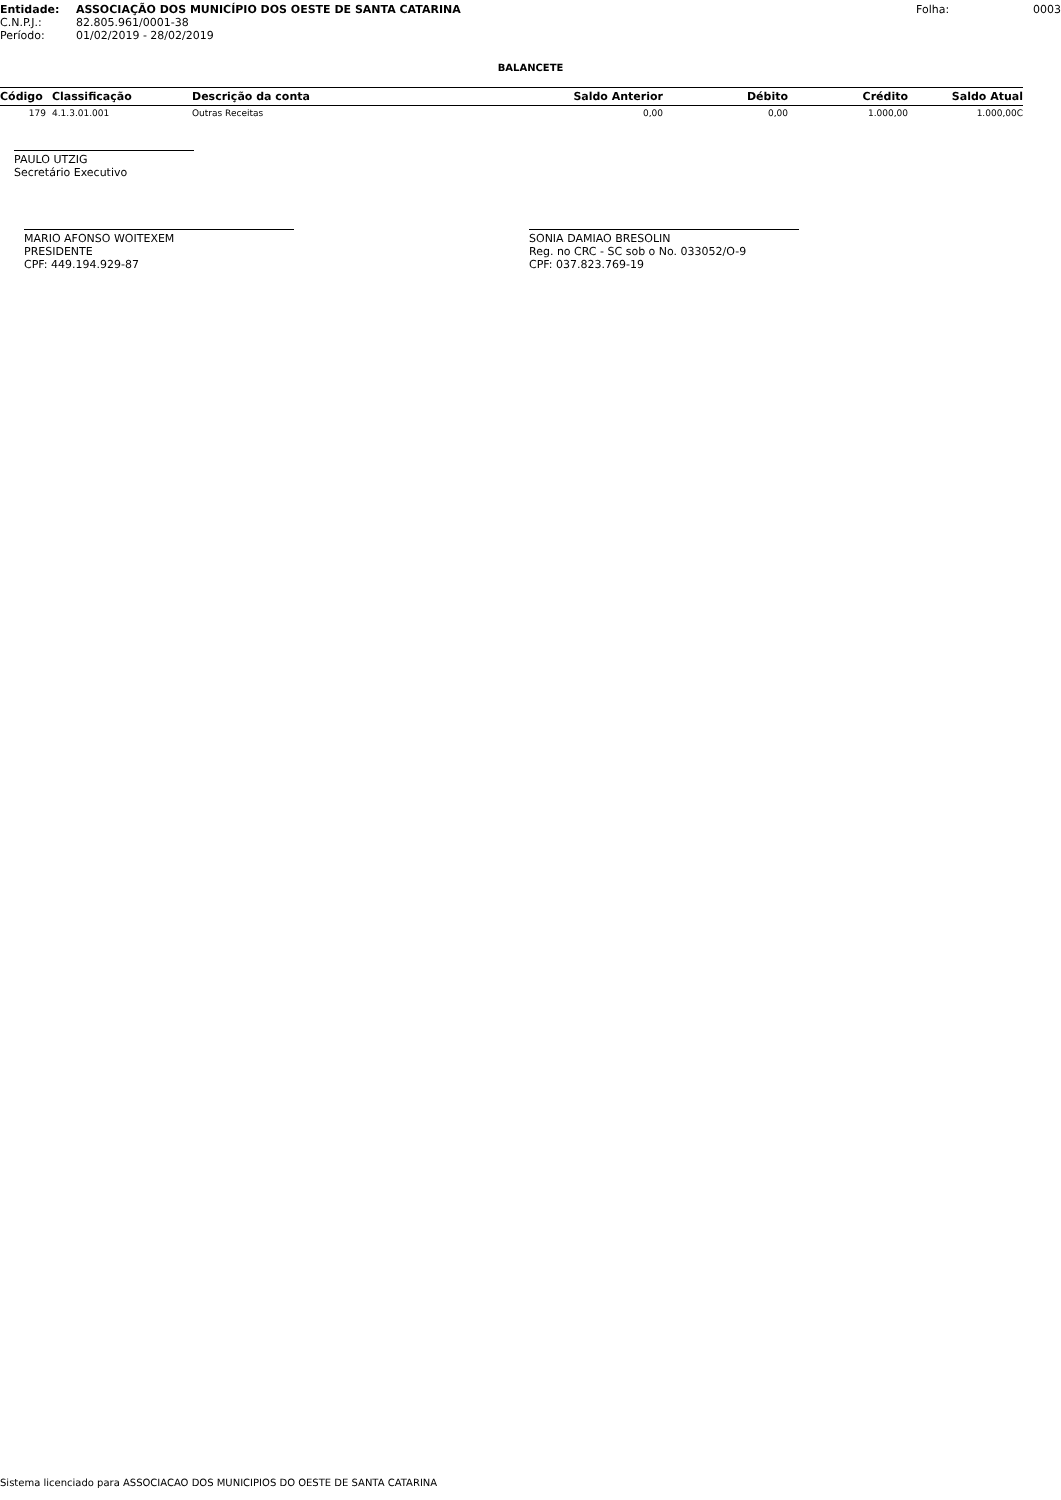Entidade: ASSOCIAÇÃO DOS MUNICÍPIO DOS OESTE DE SANTA CATARINA Folha: 0003
C.N.P.J.: 82.805.961/0001-38
Período: 01/02/2019 - 28/02/2019
BALANCETE
| Código | Classificação | Descrição da conta | Saldo Anterior | Débito | Crédito | Saldo Atual |
| --- | --- | --- | --- | --- | --- | --- |
| 179 | 4.1.3.01.001 | Outras Receitas | 0,00 | 0,00 | 1.000,00 | 1.000,00C |
PAULO UTZIG
Secretário Executivo
MARIO AFONSO WOITEXEM
PRESIDENTE
CPF: 449.194.929-87
SONIA DAMIAO BRESOLIN
Reg. no CRC - SC sob o No. 033052/O-9
CPF: 037.823.769-19
Sistema licenciado para ASSOCIACAO DOS MUNICIPIOS DO OESTE DE SANTA CATARINA